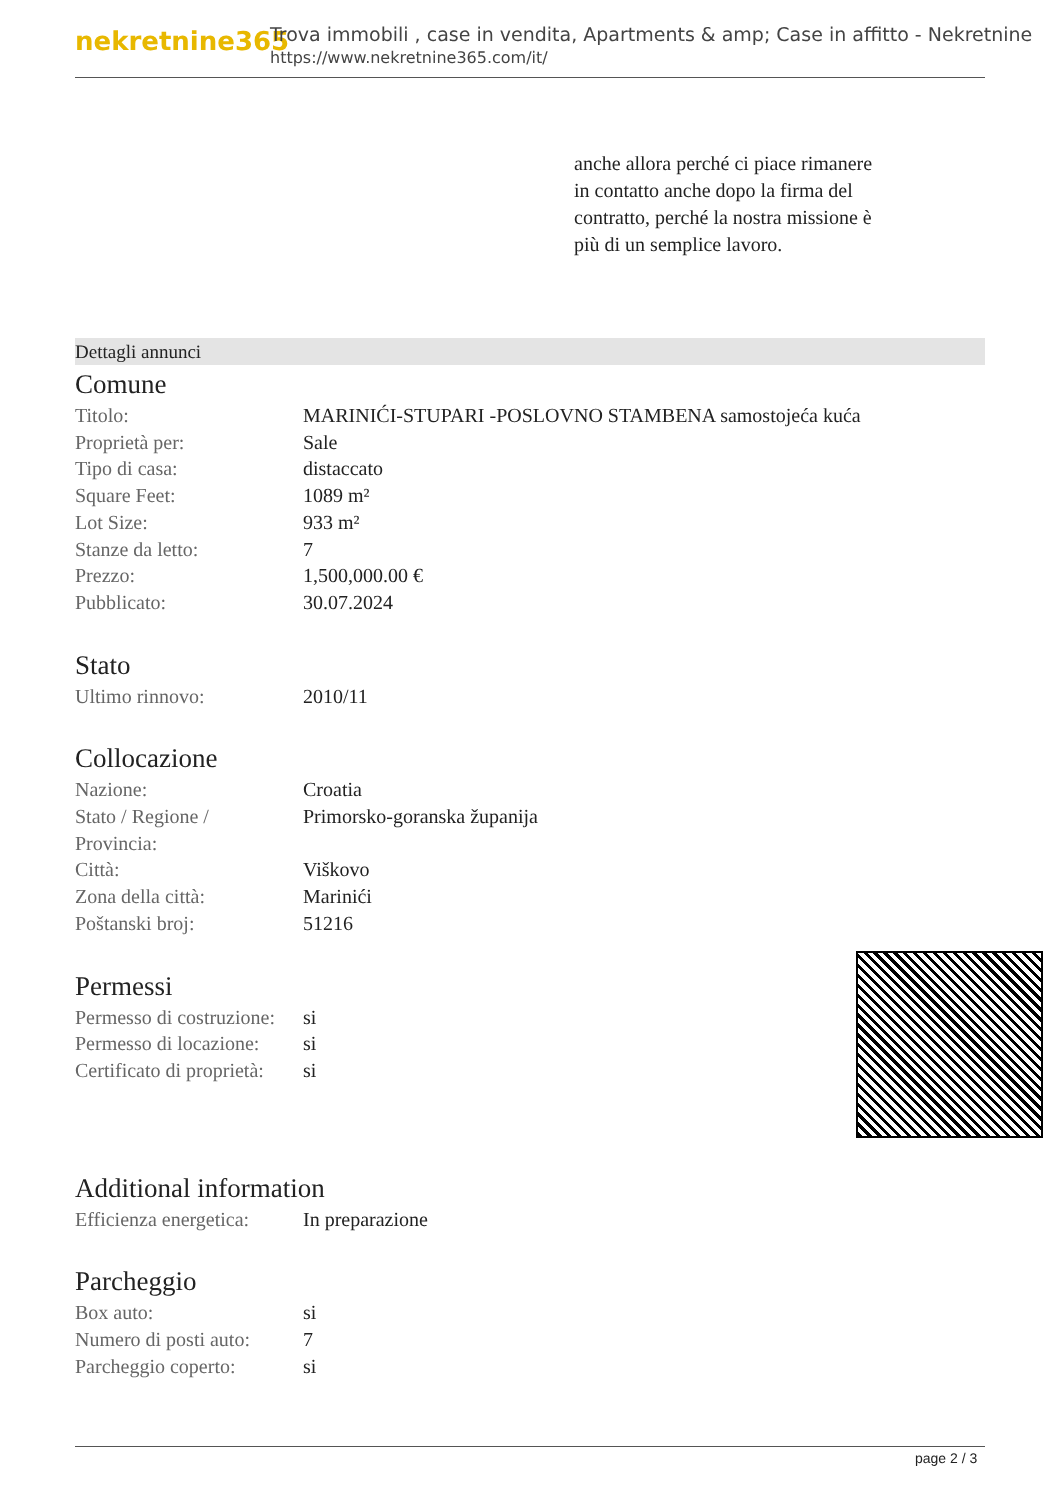nekretnine365
Trova immobili , case in vendita, Apartments & amp; Case in affitto - Nekretnine
https://www.nekretnine365.com/it/
anche allora perché ci piace rimanere in contatto anche dopo la firma del contratto, perché la nostra missione è più di un semplice lavoro.
Dettagli annunci
Comune
| Titolo: | MARINIĆI-STUPARI -POSLOVNO STAMBENA samostojeća kuća |
| Proprietà per: | Sale |
| Tipo di casa: | distaccato |
| Square Feet: | 1089 m² |
| Lot Size: | 933 m² |
| Stanze da letto: | 7 |
| Prezzo: | 1,500,000.00 € |
| Pubblicato: | 30.07.2024 |
Stato
| Ultimo rinnovo: | 2010/11 |
Collocazione
| Nazione: | Croatia |
| Stato / Regione / Provincia: | Primorsko-goranska županija |
| Città: | Viškovo |
| Zona della città: | Marinići |
| Poštanski broj: | 51216 |
Permessi
| Permesso di costruzione: | si |
| Permesso di locazione: | si |
| Certificato di proprietà: | si |
Additional information
| Efficienza energetica: | In preparazione |
Parcheggio
| Box auto: | si |
| Numero di posti auto: | 7 |
| Parcheggio coperto: | si |
page 2 / 3